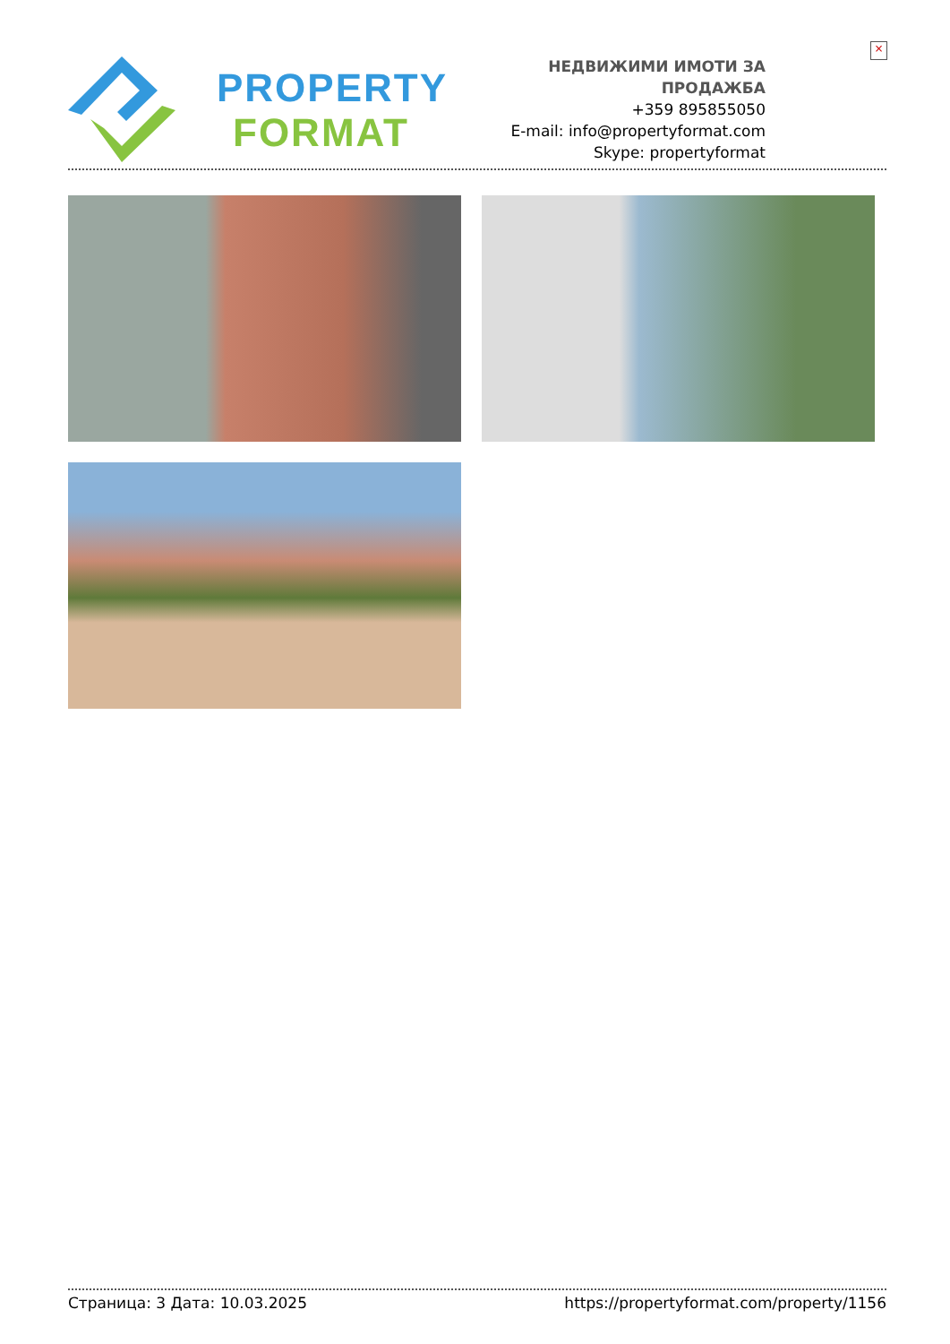×
PROPERTY
FORMAT
НЕДВИЖИМИ ИМОТИ ЗА ПРОДАЖБА
+359 895855050
E-mail: info@propertyformat.com
Skype: propertyformat
Страница: 3 Дата: 10.03.2025 https://propertyformat.com/property/1156